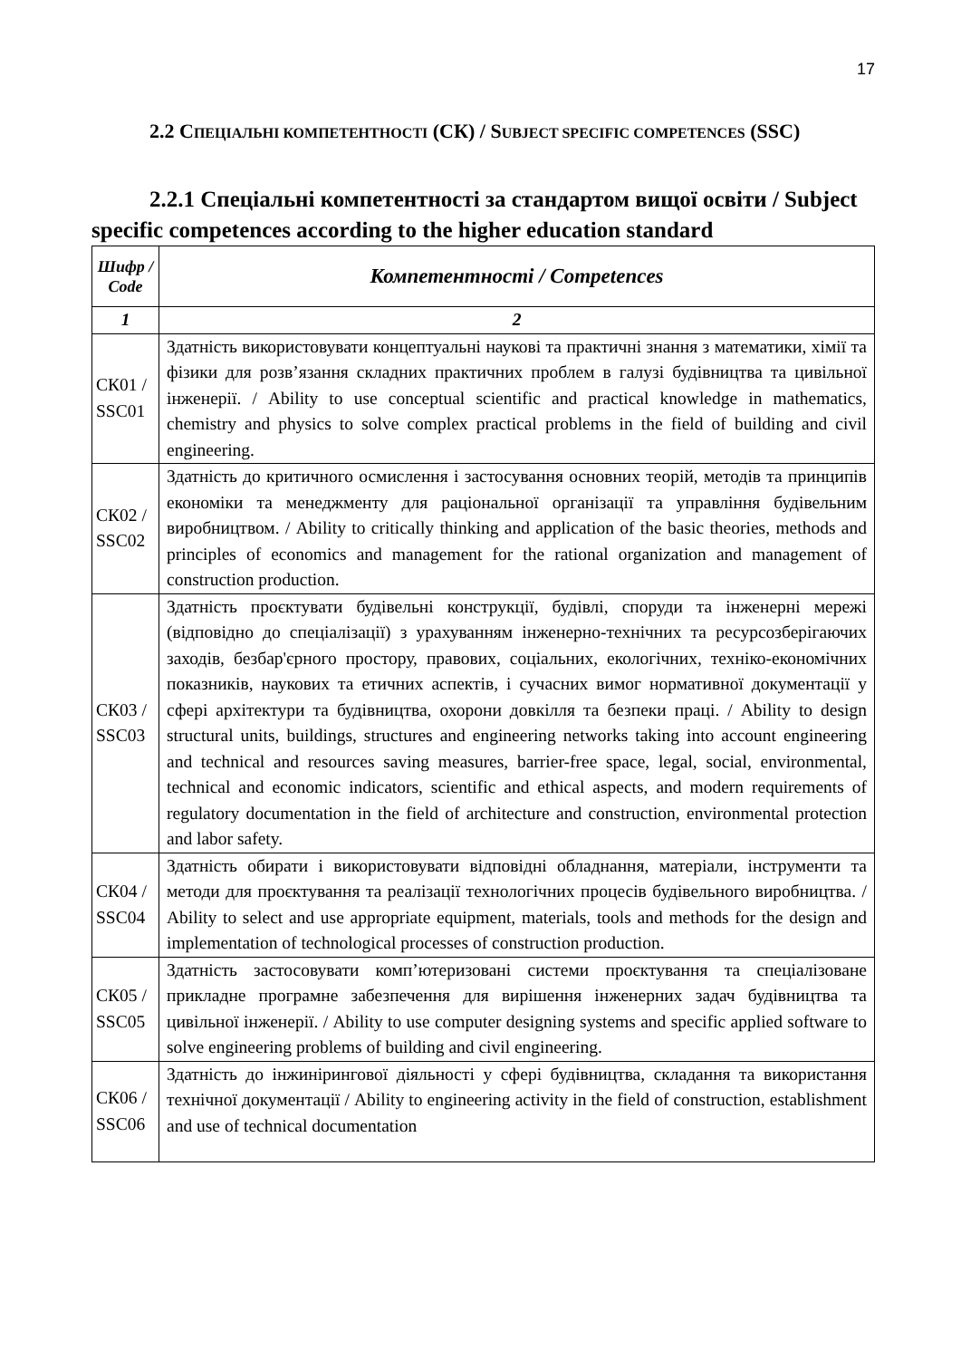17
2.2 СПЕЦІАЛЬНІ КОМПЕТЕНТНОСТІ (СК) / SUBJECT SPECIFIC COMPETENCES (SSC)
2.2.1 Спеціальні компетентності за стандартом вищої освіти / Subject specific competences according to the higher education standard
| Шифр / Code | Компетентності / Competences |
| --- | --- |
| 1 | 2 |
| СК01 / SSC01 | Здатність використовувати концептуальні наукові та практичні знання з математики, хімії та фізики для розв’язання складних практичних проблем в галузі будівництва та цивільної інженерії. / Ability to use conceptual scientific and practical knowledge in mathematics, chemistry and physics to solve complex practical problems in the field of building and civil engineering. |
| СК02 / SSC02 | Здатність до критичного осмислення і застосування основних теорій, методів та принципів економіки та менеджменту для раціональної організації та управління будівельним виробництвом. / Ability to critically thinking and application of the basic theories, methods and principles of economics and management for the rational organization and management of construction production. |
| СК03 / SSC03 | Здатність проєктувати будівельні конструкції, будівлі, споруди та інженерні мережі (відповідно до спеціалізації) з урахуванням інженерно-технічних та ресурсозберігаючих заходів, безбар'єрного простору, правових, соціальних, екологічних, техніко-економічних показників, наукових та етичних аспектів, і сучасних вимог нормативної документації у сфері архітектури та будівництва, охорони довкілля та безпеки праці. / Ability to design structural units, buildings, structures and engineering networks taking into account engineering and technical and resources saving measures, barrier-free space, legal, social, environmental, technical and economic indicators, scientific and ethical aspects, and modern requirements of regulatory documentation in the field of architecture and construction, environmental protection and labor safety. |
| СК04 / SSC04 | Здатність обирати і використовувати відповідні обладнання, матеріали, інструменти та методи для проєктування та реалізації технологічних процесів будівельного виробництва. / Ability to select and use appropriate equipment, materials, tools and methods for the design and implementation of technological processes of construction production. |
| СК05 / SSC05 | Здатність застосовувати комп’ютеризовані системи проєктування та спеціалізоване прикладне програмне забезпечення для вирішення інженерних задач будівництва та цивільної інженерії. / Ability to use computer designing systems and specific applied software to solve engineering problems of building and civil engineering. |
| СК06 / SSC06 | Здатність до інжинірингової діяльності у сфері будівництва, складання та використання технічної документації / Ability to engineering activity in the field of construction, establishment and use of technical documentation |